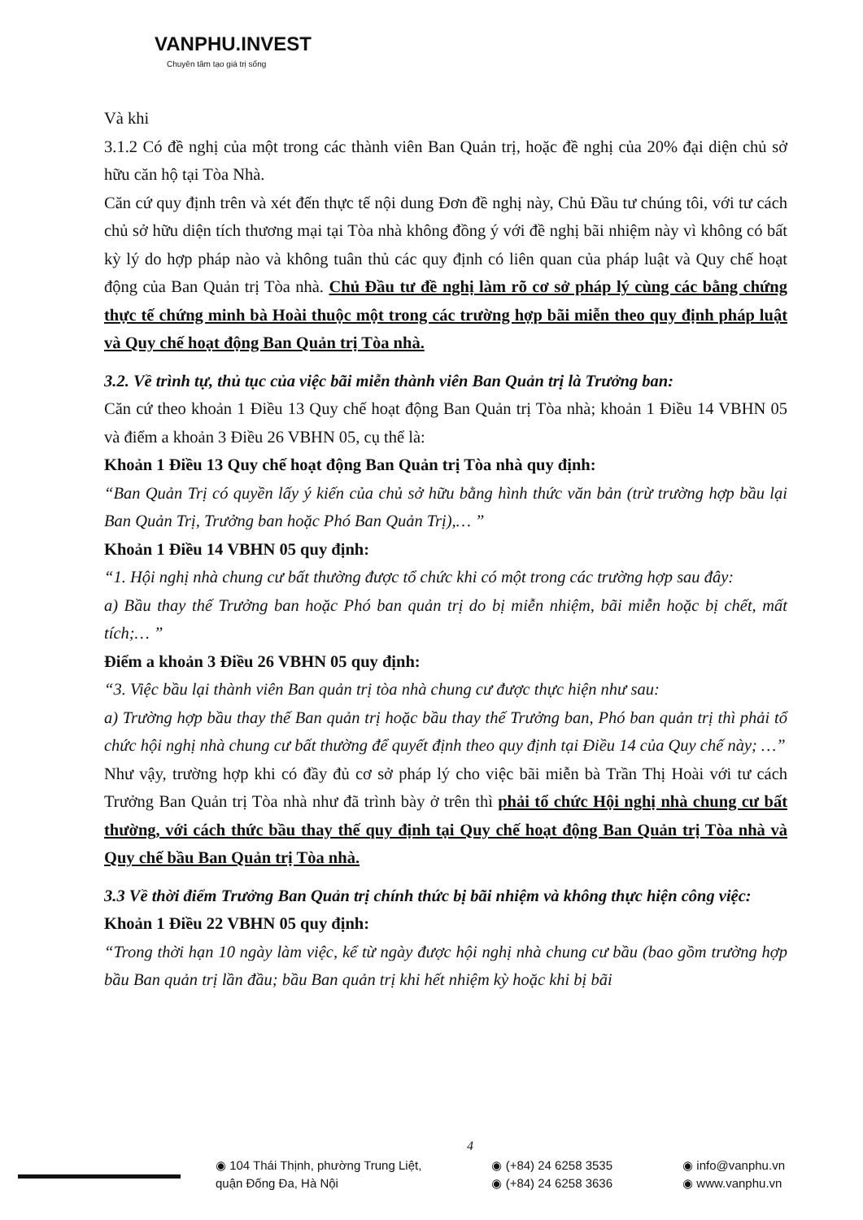VANPHU.INVEST
Chuyên tâm tạo giá trị sống
Và khi
3.1.2 Có đề nghị của một trong các thành viên Ban Quản trị, hoặc đề nghị của 20% đại diện chủ sở hữu căn hộ tại Tòa Nhà.
Căn cứ quy định trên và xét đến thực tế nội dung Đơn đề nghị này, Chủ Đầu tư chúng tôi, với tư cách chủ sở hữu diện tích thương mại tại Tòa nhà không đồng ý với đề nghị bãi nhiệm này vì không có bất kỳ lý do hợp pháp nào và không tuân thủ các quy định có liên quan của pháp luật và Quy chế hoạt động của Ban Quản trị Tòa nhà. Chủ Đầu tư đề nghị làm rõ cơ sở pháp lý cùng các bằng chứng thực tế chứng minh bà Hoài thuộc một trong các trường hợp bãi miễn theo quy định pháp luật và Quy chế hoạt động Ban Quản trị Tòa nhà.
3.2. Về trình tự, thủ tục của việc bãi miễn thành viên Ban Quản trị là Trưởng ban:
Căn cứ theo khoản 1 Điều 13 Quy chế hoạt động Ban Quản trị Tòa nhà; khoản 1 Điều 14 VBHN 05 và điểm a khoản 3 Điều 26 VBHN 05, cụ thể là:
Khoản 1 Điều 13 Quy chế hoạt động Ban Quản trị Tòa nhà quy định:
“Ban Quản Trị có quyền lấy ý kiến của chủ sở hữu bằng hình thức văn bản (trừ trường hợp bầu lại Ban Quản Trị, Trưởng ban hoặc Phó Ban Quản Trị),… ”
Khoản 1 Điều 14 VBHN 05 quy định:
“1. Hội nghị nhà chung cư bất thường được tổ chức khi có một trong các trường hợp sau đây:
a) Bầu thay thế Trưởng ban hoặc Phó ban quản trị do bị miễn nhiệm, bãi miễn hoặc bị chết, mất tích;… ”
Điểm a khoản 3 Điều 26 VBHN 05 quy định:
“3. Việc bầu lại thành viên Ban quản trị tòa nhà chung cư được thực hiện như sau:
a) Trường hợp bầu thay thế Ban quản trị hoặc bầu thay thế Trưởng ban, Phó ban quản trị thì phải tổ chức hội nghị nhà chung cư bất thường để quyết định theo quy định tại Điều 14 của Quy chế này; …”
Như vậy, trường hợp khi có đầy đủ cơ sở pháp lý cho việc bãi miễn bà Trần Thị Hoài với tư cách Trưởng Ban Quản trị Tòa nhà như đã trình bày ở trên thì phải tổ chức Hội nghị nhà chung cư bất thường, với cách thức bầu thay thế quy định tại Quy chế hoạt động Ban Quản trị Tòa nhà và Quy chế bầu Ban Quản trị Tòa nhà.
3.3 Về thời điểm Trưởng Ban Quản trị chính thức bị bãi nhiệm và không thực hiện công việc:
Khoản 1 Điều 22 VBHN 05 quy định:
“Trong thời hạn 10 ngày làm việc, kể từ ngày được hội nghị nhà chung cư bầu (bao gồm trường hợp bầu Ban quản trị lần đầu; bầu Ban quản trị khi hết nhiệm kỳ hoặc khi bị bãi
4
◉ 104 Thái Thịnh, phường Trung Liệt,
quận Đống Đa, Hà Nội
◉ (+84) 24 6258 3535
◉ (+84) 24 6258 3636
◉ info@vanphu.vn
◉ www.vanphu.vn